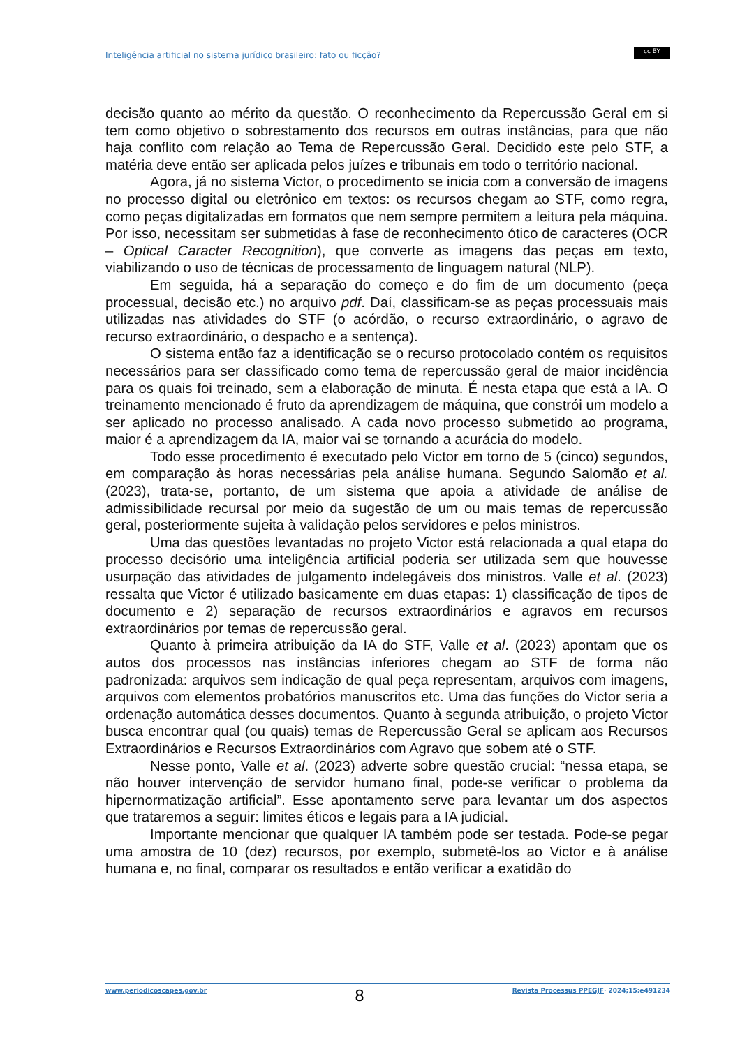Inteligência artificial no sistema jurídico brasileiro: fato ou ficção?
cc BY
decisão quanto ao mérito da questão. O reconhecimento da Repercussão Geral em si tem como objetivo o sobrestamento dos recursos em outras instâncias, para que não haja conflito com relação ao Tema de Repercussão Geral. Decidido este pelo STF, a matéria deve então ser aplicada pelos juízes e tribunais em todo o território nacional.
Agora, já no sistema Victor, o procedimento se inicia com a conversão de imagens no processo digital ou eletrônico em textos: os recursos chegam ao STF, como regra, como peças digitalizadas em formatos que nem sempre permitem a leitura pela máquina. Por isso, necessitam ser submetidas à fase de reconhecimento ótico de caracteres (OCR – Optical Caracter Recognition), que converte as imagens das peças em texto, viabilizando o uso de técnicas de processamento de linguagem natural (NLP).
Em seguida, há a separação do começo e do fim de um documento (peça processual, decisão etc.) no arquivo pdf. Daí, classificam-se as peças processuais mais utilizadas nas atividades do STF (o acórdão, o recurso extraordinário, o agravo de recurso extraordinário, o despacho e a sentença).
O sistema então faz a identificação se o recurso protocolado contém os requisitos necessários para ser classificado como tema de repercussão geral de maior incidência para os quais foi treinado, sem a elaboração de minuta. É nesta etapa que está a IA. O treinamento mencionado é fruto da aprendizagem de máquina, que constrói um modelo a ser aplicado no processo analisado. A cada novo processo submetido ao programa, maior é a aprendizagem da IA, maior vai se tornando a acurácia do modelo.
Todo esse procedimento é executado pelo Victor em torno de 5 (cinco) segundos, em comparação às horas necessárias pela análise humana. Segundo Salomão et al. (2023), trata-se, portanto, de um sistema que apoia a atividade de análise de admissibilidade recursal por meio da sugestão de um ou mais temas de repercussão geral, posteriormente sujeita à validação pelos servidores e pelos ministros.
Uma das questões levantadas no projeto Victor está relacionada a qual etapa do processo decisório uma inteligência artificial poderia ser utilizada sem que houvesse usurpação das atividades de julgamento indelegáveis dos ministros. Valle et al. (2023) ressalta que Victor é utilizado basicamente em duas etapas: 1) classificação de tipos de documento e 2) separação de recursos extraordinários e agravos em recursos extraordinários por temas de repercussão geral.
Quanto à primeira atribuição da IA do STF, Valle et al. (2023) apontam que os autos dos processos nas instâncias inferiores chegam ao STF de forma não padronizada: arquivos sem indicação de qual peça representam, arquivos com imagens, arquivos com elementos probatórios manuscritos etc. Uma das funções do Victor seria a ordenação automática desses documentos. Quanto à segunda atribuição, o projeto Victor busca encontrar qual (ou quais) temas de Repercussão Geral se aplicam aos Recursos Extraordinários e Recursos Extraordinários com Agravo que sobem até o STF.
Nesse ponto, Valle et al. (2023) adverte sobre questão crucial: “nessa etapa, se não houver intervenção de servidor humano final, pode-se verificar o problema da hipernormatização artificial”. Esse apontamento serve para levantar um dos aspectos que trataremos a seguir: limites éticos e legais para a IA judicial.
Importante mencionar que qualquer IA também pode ser testada. Pode-se pegar uma amostra de 10 (dez) recursos, por exemplo, submetê-los ao Victor e à análise humana e, no final, comparar os resultados e então verificar a exatidão do
www.periodicoscapes.gov.br 8 Revista Processus PPEGJF· 2024;15:e491234